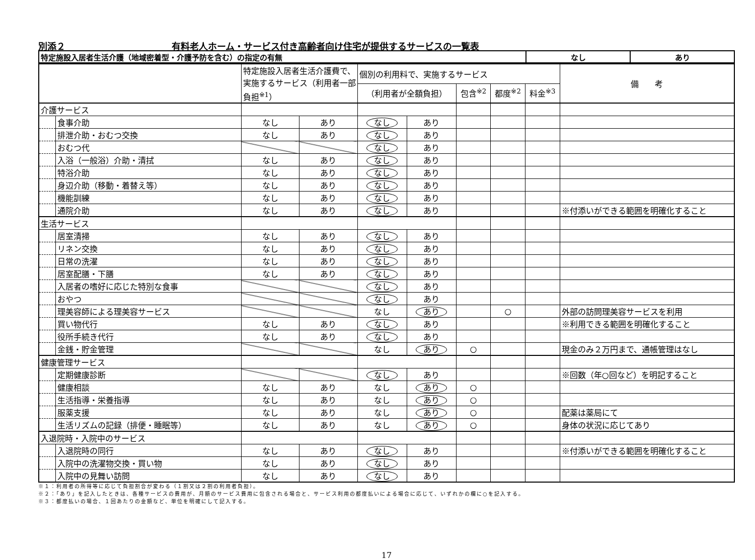別添２ 有料老人ホーム・サービス付き高齢者向け住宅が提供するサービスの一覧表
| 特定施設入居者生活介護（地域密着型・介護予防を含む）の指定の有無 | なし | あり |
| | | 特定施設入居者生活介護費で、実施するサービス（利用者一部負担<sup>※1</sup>） | | 個別の利用料で、実施するサービス | | | | | 備 考 |
| --- | --- | --- | --- | --- | --- | --- | --- | --- | --- |
| | | | | （利用者が全額負担） | | 包含<sup>※2</sup> | 都度<sup>※2</sup> | 料金<sup>※3</sup> | |
| 介護サービス | | | | | | | | | |
| | 食事介助 | なし | あり | なし | あり | | | | |
| | 排泄介助・おむつ交換 | なし | あり | なし | あり | | | | |
| | おむつ代 | | | なし | あり | | | | |
| | 入浴（一般浴）介助・清拭 | なし | あり | なし | あり | | | | |
| | 特浴介助 | なし | あり | なし | あり | | | | |
| | 身辺介助（移動・着替え等） | なし | あり | なし | あり | | | | |
| | 機能訓練 | なし | あり | なし | あり | | | | |
| | 通院介助 | なし | あり | なし | あり | | | | ※付添いができる範囲を明確化すること |
| 生活サービス | | | | | | | | | |
| | 居室清掃 | なし | あり | なし | あり | | | | |
| | リネン交換 | なし | あり | なし | あり | | | | |
| | 日常の洗濯 | なし | あり | なし | あり | | | | |
| | 居室配膳・下膳 | なし | あり | なし | あり | | | | |
| | 入居者の嗜好に応じた特別な食事 | | | なし | あり | | | | |
| | おやつ | | | なし | あり | | | | |
| | 理美容師による理美容サービス | | | なし | あり | | ○ | | 外部の訪問理美容サービスを利用 |
| | 買い物代行 | なし | あり | なし | あり | | | | ※利用できる範囲を明確化すること |
| | 役所手続き代行 | なし | あり | なし | あり | | | | |
| | 金銭・貯金管理 | | | なし | あり | ○ | | | 現金のみ２万円まで、通帳管理はなし |
| 健康管理サービス | | | | | | | | | |
| | 定期健康診断 | | | なし | あり | | | | ※回数（年○回など）を明記すること |
| | 健康相談 | なし | あり | なし | あり | ○ | | | |
| | 生活指導・栄養指導 | なし | あり | なし | あり | ○ | | | |
| | 服薬支援 | なし | あり | なし | あり | ○ | | | 配薬は薬局にて |
| | 生活リズムの記録（排便・睡眠等） | なし | あり | なし | あり | ○ | | | 身体の状況に応じてあり |
| 入退院時・入院中のサービス | | | | | | | | | |
| | 入退院時の同行 | なし | あり | なし | あり | | | | ※付添いができる範囲を明確化すること |
| | 入院中の洗濯物交換・買い物 | なし | あり | なし | あり | | | | |
| | 入院中の見舞い訪問 | なし | あり | なし | あり | | | | |
※１：利用者の所得等に応じて負担割合が変わる（１割又は２割の利用者負担）。
※２：「あり」を記入したときは、各種サービスの費用が、月額のサービス費用に包含される場合と、サービス利用の都度払いによる場合に応じて、いずれかの欄に○を記入する。
※３：都度払いの場合、１回あたりの金額など、単位を明確にして記入する。
17